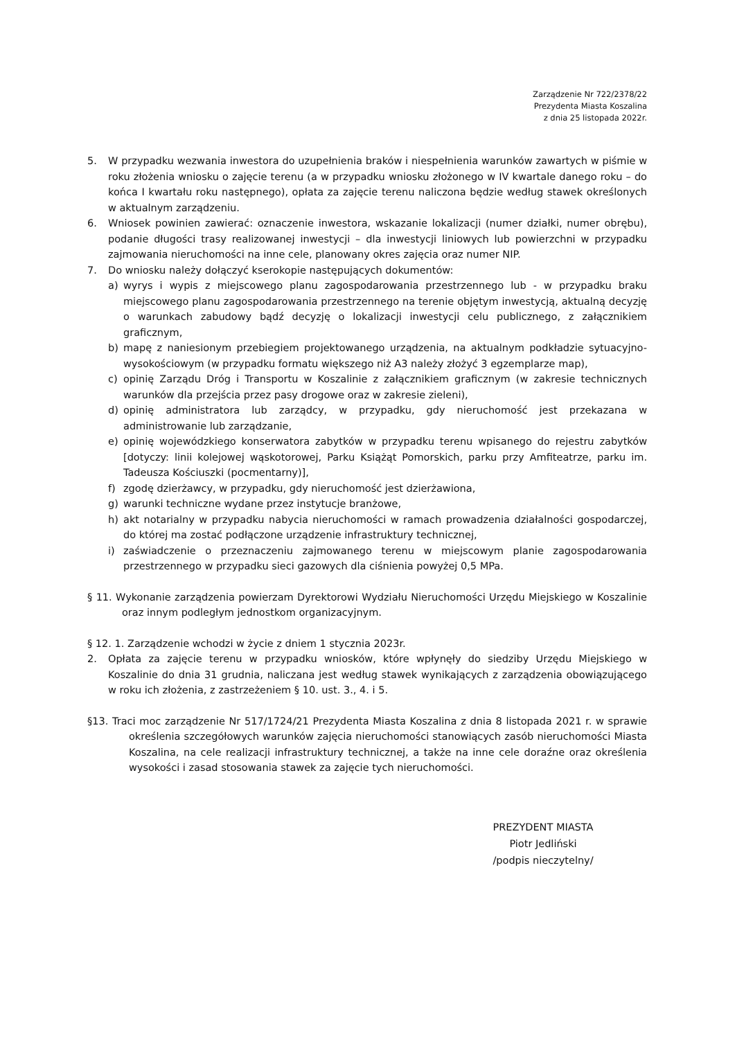Zarządzenie Nr 722/2378/22
Prezydenta Miasta Koszalina
z dnia 25 listopada 2022r.
5. W przypadku wezwania inwestora do uzupełnienia braków i niespełnienia warunków zawartych w piśmie w roku złożenia wniosku o zajęcie terenu (a w przypadku wniosku złożonego w IV kwartale danego roku – do końca I kwartału roku następnego), opłata za zajęcie terenu naliczona będzie według stawek określonych w aktualnym zarządzeniu.
6. Wniosek powinien zawierać: oznaczenie inwestora, wskazanie lokalizacji (numer działki, numer obrębu), podanie długości trasy realizowanej inwestycji – dla inwestycji liniowych lub powierzchni w przypadku zajmowania nieruchomości na inne cele, planowany okres zajęcia oraz numer NIP.
7. Do wniosku należy dołączyć kserokopie następujących dokumentów:
a) wyrys i wypis z miejscowego planu zagospodarowania przestrzennego lub - w przypadku braku miejscowego planu zagospodarowania przestrzennego na terenie objętym inwestycją, aktualną decyzję o warunkach zabudowy bądź decyzję o lokalizacji inwestycji celu publicznego, z załącznikiem graficznym,
b) mapę z naniesionym przebiegiem projektowanego urządzenia, na aktualnym podkładzie sytuacyjno-wysokościowym (w przypadku formatu większego niż A3 należy złożyć 3 egzemplarze map),
c) opinię Zarządu Dróg i Transportu w Koszalinie z załącznikiem graficznym (w zakresie technicznych warunków dla przejścia przez pasy drogowe oraz w zakresie zieleni),
d) opinię administratora lub zarządcy, w przypadku, gdy nieruchomość jest przekazana w administrowanie lub zarządzanie,
e) opinię wojewódzkiego konserwatora zabytków w przypadku terenu wpisanego do rejestru zabytków [dotyczy: linii kolejowej wąskotorowej, Parku Książąt Pomorskich, parku przy Amfiteatrze, parku im. Tadeusza Kościuszki (pocmentarny)],
f) zgodę dzierżawcy, w przypadku, gdy nieruchomość jest dzierżawiona,
g) warunki techniczne wydane przez instytucje branżowe,
h) akt notarialny w przypadku nabycia nieruchomości w ramach prowadzenia działalności gospodarczej, do której ma zostać podłączone urządzenie infrastruktury technicznej,
i) zaświadczenie o przeznaczeniu zajmowanego terenu w miejscowym planie zagospodarowania przestrzennego w przypadku sieci gazowych dla ciśnienia powyżej 0,5 MPa.
§ 11. Wykonanie zarządzenia powierzam Dyrektorowi Wydziału Nieruchomości Urzędu Miejskiego w Koszalinie oraz innym podległym jednostkom organizacyjnym.
§ 12. 1. Zarządzenie wchodzi w życie z dniem 1 stycznia 2023r.
2. Opłata za zajęcie terenu w przypadku wniosków, które wpłynęły do siedziby Urzędu Miejskiego w Koszalinie do dnia 31 grudnia, naliczana jest według stawek wynikających z zarządzenia obowiązującego w roku ich złożenia, z zastrzeżeniem § 10. ust. 3., 4. i 5.
§13. Traci moc zarządzenie Nr 517/1724/21 Prezydenta Miasta Koszalina z dnia 8 listopada 2021 r. w sprawie określenia szczegółowych warunków zajęcia nieruchomości stanowiących zasób nieruchomości Miasta Koszalina, na cele realizacji infrastruktury technicznej, a także na inne cele doraźne oraz określenia wysokości i zasad stosowania stawek za zajęcie tych nieruchomości.
PREZYDENT MIASTA
Piotr Jedliński
/podpis nieczytelny/